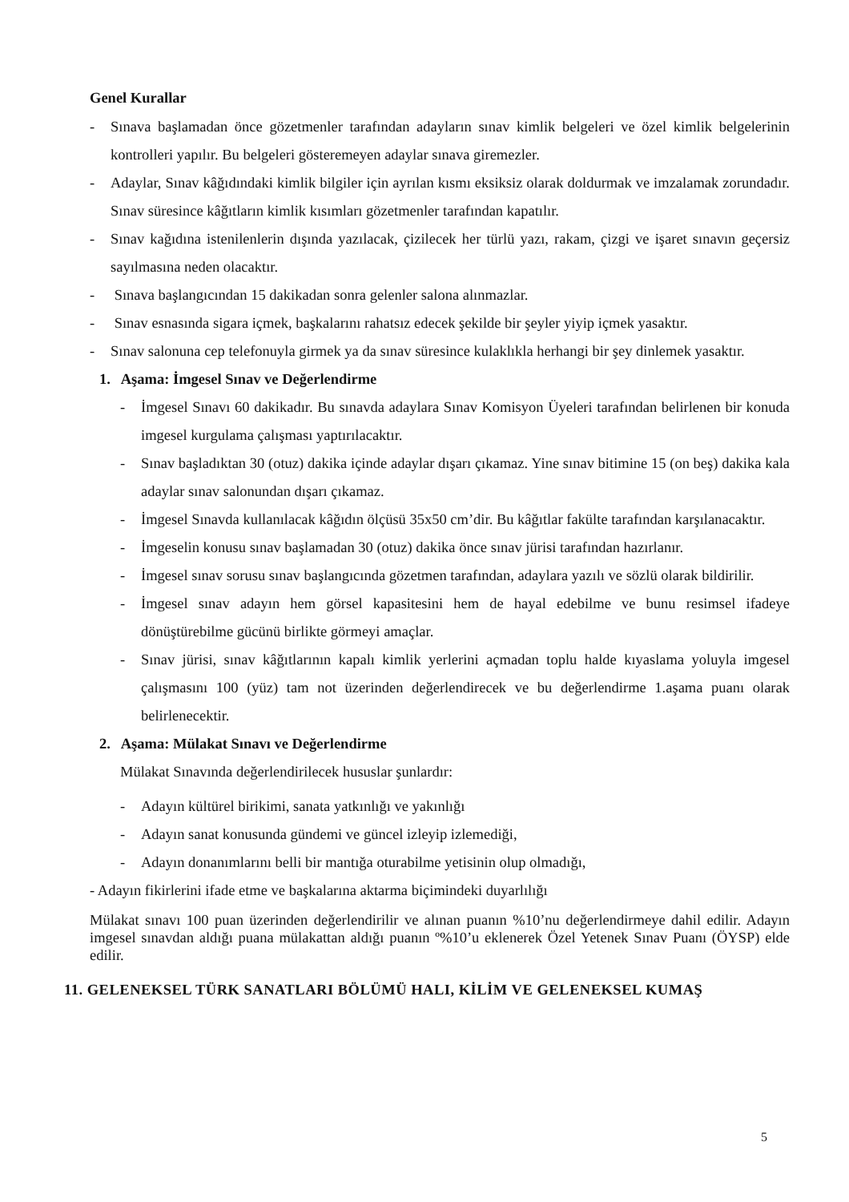Genel Kurallar
- Sınava başlamadan önce gözetmenler tarafından adayların sınav kimlik belgeleri ve özel kimlik belgelerinin kontrolleri yapılır. Bu belgeleri gösteremeyen adaylar sınava giremezler.
- Adaylar, Sınav kâğıdındaki kimlik bilgiler için ayrılan kısmı eksiksiz olarak doldurmak ve imzalamak zorundadır. Sınav süresince kâğıtların kimlik kısımları gözetmenler tarafından kapatılır.
- Sınav kağıdına istenilenlerin dışında yazılacak, çizilecek her türlü yazı, rakam, çizgi ve işaret sınavın geçersiz sayılmasına neden olacaktır.
- Sınava başlangıcından 15 dakikadan sonra gelenler salona alınmazlar.
- Sınav esnasında sigara içmek, başkalarını rahatsız edecek şekilde bir şeyler yiyip içmek yasaktır.
- Sınav salonuna cep telefonuyla girmek ya da sınav süresince kulaklıkla herhangi bir şey dinlemek yasaktır.
1. Aşama: İmgesel Sınav ve Değerlendirme
- İmgesel Sınavı 60 dakikadır. Bu sınavda adaylara Sınav Komisyon Üyeleri tarafından belirlenen bir konuda imgesel kurgulama çalışması yaptırılacaktır.
- Sınav başladıktan 30 (otuz) dakika içinde adaylar dışarı çıkamaz. Yine sınav bitimine 15 (on beş) dakika kala adaylar sınav salonundan dışarı çıkamaz.
- İmgesel Sınavda kullanılacak kâğıdın ölçüsü 35x50 cm’dir. Bu kâğıtlar fakülte tarafından karşılanacaktır.
- İmgeselin konusu sınav başlamadan 30 (otuz) dakika önce sınav jürisi tarafından hazırlanır.
- İmgesel sınav sorusu sınav başlangıcında gözetmen tarafından, adaylara yazılı ve sözlü olarak bildirilir.
- İmgesel sınav adayın hem görsel kapasitesini hem de hayal edebilme ve bunu resimsel ifadeye dönüştürebilme gücünü birlikte görmeyi amaçlar.
- Sınav jürisi, sınav kâğıtlarının kapalı kimlik yerlerini açmadan toplu halde kıyaslama yoluyla imgesel çalışmasını 100 (yüz) tam not üzerinden değerlendirecek ve bu değerlendirme 1.aşama puanı olarak belirlenecektir.
2. Aşama: Mülakat Sınavı ve Değerlendirme
Mülakat Sınavında değerlendirilecek hususlar şunlardır:
- Adayın kültürel birikimi, sanata yatkınlığı ve yakınlığı
- Adayın sanat konusunda gündemi ve güncel izleyip izlemediği,
- Adayın donanımlarını belli bir mantığa oturabilme yetisinin olup olmadığı,
- Adayın fikirlerini ifade etme ve başkalarına aktarma biçimindeki duyarlılığı
Mülakat sınavı 100 puan üzerinden değerlendirilir ve alınan puanın %10’nu değerlendirmeye dahil edilir. Adayın imgesel sınavdan aldığı puana mülakattan aldığı puanın º%10’u eklenerek Özel Yetenek Sınav Puanı (ÖYSP) elde edilir.
11. GELENEKSEL TÜRK SANATLARI BÖLÜMÜ HALI, KİLİM VE GELENEKSEL KUMAŞ
5